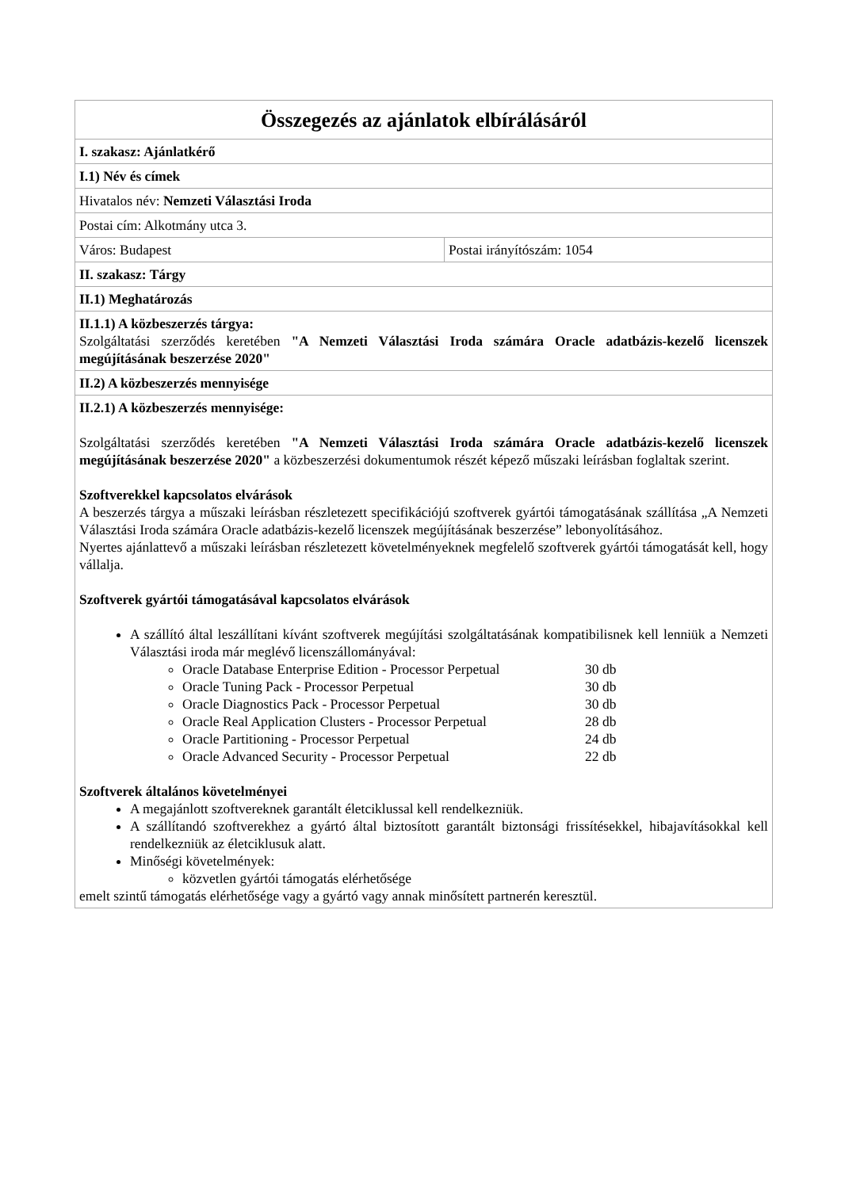| Összegezés az ajánlatok elbírálásáról | |
| I. szakasz: Ajánlatkérő | |
| I.1) Név és címek | |
| Hivatalos név: Nemzeti Választási Iroda | |
| Postai cím: Alkotmány utca 3. | |
| Város: Budapest | Postai irányítószám: 1054 |
| II. szakasz: Tárgy | |
| II.1) Meghatározás | |
| II.1.1) A közbeszerzés tárgya: Szolgáltatási szerződés keretében "A Nemzeti Választási Iroda számára Oracle adatbázis-kezelő licenszek megújításának beszerzése 2020" | |
| II.2) A közbeszerzés mennyisége | |
| II.2.1) A közbeszerzés mennyisége: Szolgáltatási szerződés keretében "A Nemzeti Választási Iroda számára Oracle adatbázis-kezelő licenszek megújításának beszerzése 2020" a közbeszerzési dokumentumok részét képező műszaki leírásban foglaltak szerint. Szoftverekkel kapcsolatos elvárások A beszerzés tárgya a műszaki leírásban részletezett specifikációjú szoftverek gyártói támogatásának szállítása „A Nemzeti Választási Iroda számára Oracle adatbázis-kezelő licenszek megújításának beszerzése” lebonyolításához. Nyertes ajánlattevő a műszaki leírásban részletezett követelményeknek megfelelő szoftverek gyártói támogatását kell, hogy vállalja. Szoftverek gyártói támogatásával kapcsolatos elvárások A szállító által leszállítani kívánt szoftverek megújítási szolgáltatásának kompatibilisnek kell lenniük a Nemzeti Választási iroda már meglévő licenszállományával: Oracle Database Enterprise Edition - Processor Perpetual 30 db Oracle Tuning Pack - Processor Perpetual 30 db Oracle Diagnostics Pack - Processor Perpetual 30 db Oracle Real Application Clusters - Processor Perpetual 28 db Oracle Partitioning - Processor Perpetual 24 db Oracle Advanced Security - Processor Perpetual 22 db Szoftverek általános követelményei A megajánlott szoftvereknek garantált életciklussal kell rendelkezniük. A szállítandó szoftverekhez a gyártó által biztosított garantált biztonsági frissítésekkel, hibajavításokkal kell rendelkezniük az életciklusuk alatt. Minőségi követelmények: közvetlen gyártói támogatás elérhetősége emelt szintű támogatás elérhetősége vagy a gyártó vagy annak minősített partnerén keresztül. | |